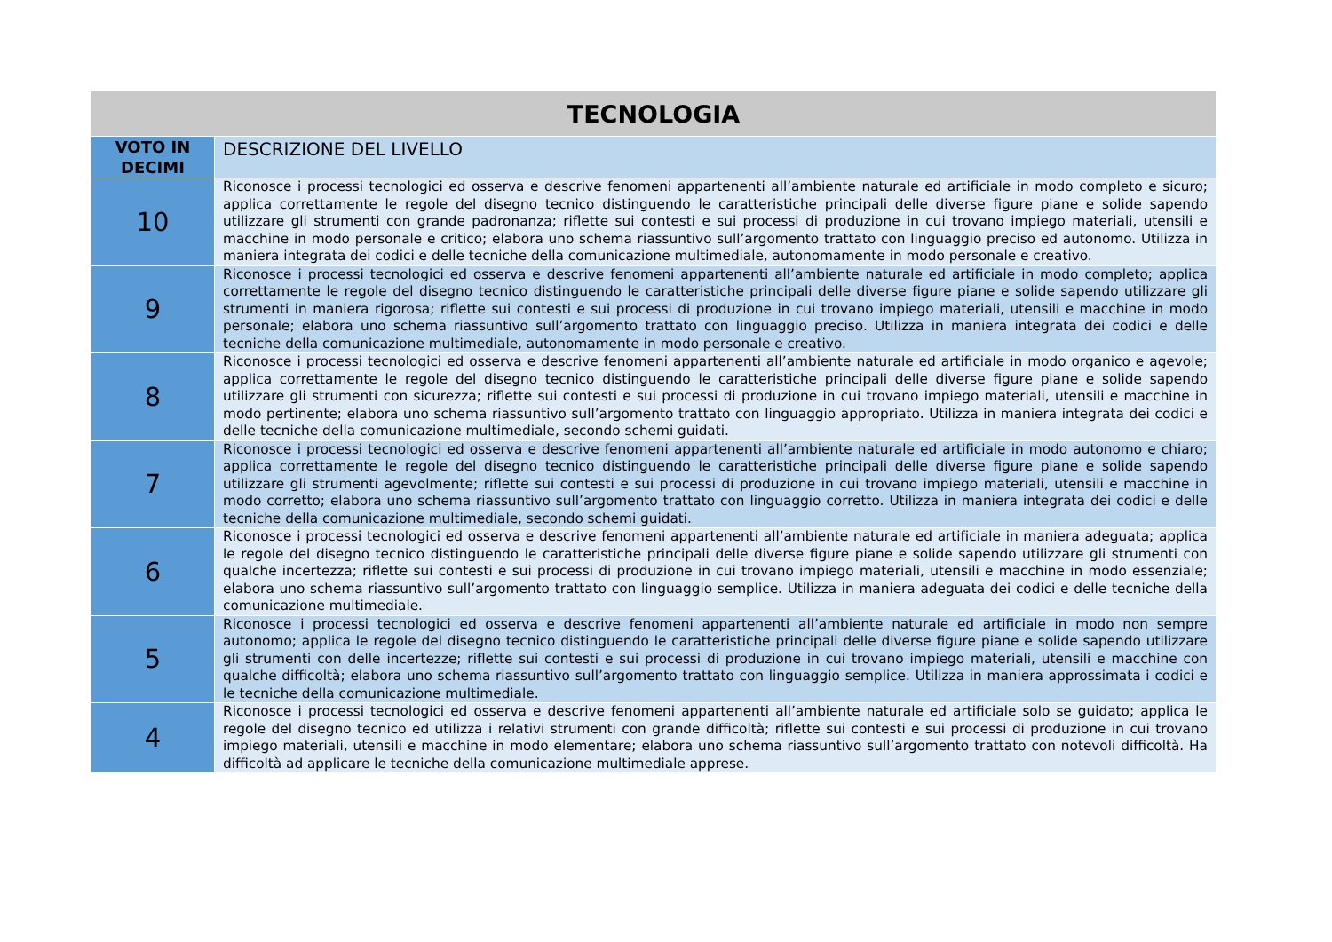| TECNOLOGIA | |
| --- | --- |
| VOTO IN DECIMI | DESCRIZIONE DEL LIVELLO |
| 10 | Riconosce i processi tecnologici ed osserva e descrive fenomeni appartenenti all’ambiente naturale ed artificiale in modo completo e sicuro; applica correttamente le regole del disegno tecnico distinguendo le caratteristiche principali delle diverse figure piane e solide sapendo utilizzare gli strumenti con grande padronanza; riflette sui contesti e sui processi di produzione in cui trovano impiego materiali, utensili e macchine in modo personale e critico; elabora uno schema riassuntivo sull’argomento trattato con linguaggio preciso ed autonomo. Utilizza in maniera integrata dei codici e delle tecniche della comunicazione multimediale, autonomamente in modo personale e creativo. |
| 9 | Riconosce i processi tecnologici ed osserva e descrive fenomeni appartenenti all’ambiente naturale ed artificiale in modo completo; applica correttamente le regole del disegno tecnico distinguendo le caratteristiche principali delle diverse figure piane e solide sapendo utilizzare gli strumenti in maniera rigorosa; riflette sui contesti e sui processi di produzione in cui trovano impiego materiali, utensili e macchine in modo personale; elabora uno schema riassuntivo sull’argomento trattato con linguaggio preciso. Utilizza in maniera integrata dei codici e delle tecniche della comunicazione multimediale, autonomamente in modo personale e creativo. |
| 8 | Riconosce i processi tecnologici ed osserva e descrive fenomeni appartenenti all’ambiente naturale ed artificiale in modo organico e agevole; applica correttamente le regole del disegno tecnico distinguendo le caratteristiche principali delle diverse figure piane e solide sapendo utilizzare gli strumenti con sicurezza; riflette sui contesti e sui processi di produzione in cui trovano impiego materiali, utensili e macchine in modo pertinente; elabora uno schema riassuntivo sull’argomento trattato con linguaggio appropriato. Utilizza in maniera integrata dei codici e delle tecniche della comunicazione multimediale, secondo schemi guidati. |
| 7 | Riconosce i processi tecnologici ed osserva e descrive fenomeni appartenenti all’ambiente naturale ed artificiale in modo autonomo e chiaro; applica correttamente le regole del disegno tecnico distinguendo le caratteristiche principali delle diverse figure piane e solide sapendo utilizzare gli strumenti agevolmente; riflette sui contesti e sui processi di produzione in cui trovano impiego materiali, utensili e macchine in modo corretto; elabora uno schema riassuntivo sull’argomento trattato con linguaggio corretto. Utilizza in maniera integrata dei codici e delle tecniche della comunicazione multimediale, secondo schemi guidati. |
| 6 | Riconosce i processi tecnologici ed osserva e descrive fenomeni appartenenti all’ambiente naturale ed artificiale in maniera adeguata; applica le regole del disegno tecnico distinguendo le caratteristiche principali delle diverse figure piane e solide sapendo utilizzare gli strumenti con qualche incertezza; riflette sui contesti e sui processi di produzione in cui trovano impiego materiali, utensili e macchine in modo essenziale; elabora uno schema riassuntivo sull’argomento trattato con linguaggio semplice. Utilizza in maniera adeguata dei codici e delle tecniche della comunicazione multimediale. |
| 5 | Riconosce i processi tecnologici ed osserva e descrive fenomeni appartenenti all’ambiente naturale ed artificiale in modo non sempre autonomo; applica le regole del disegno tecnico distinguendo le caratteristiche principali delle diverse figure piane e solide sapendo utilizzare gli strumenti con delle incertezze; riflette sui contesti e sui processi di produzione in cui trovano impiego materiali, utensili e macchine con qualche difficoltà; elabora uno schema riassuntivo sull’argomento trattato con linguaggio semplice. Utilizza in maniera approssimata i codici e le tecniche della comunicazione multimediale. |
| 4 | Riconosce i processi tecnologici ed osserva e descrive fenomeni appartenenti all’ambiente naturale ed artificiale solo se guidato; applica le regole del disegno tecnico ed utilizza i relativi strumenti con grande difficoltà; riflette sui contesti e sui processi di produzione in cui trovano impiego materiali, utensili e macchine in modo elementare; elabora uno schema riassuntivo sull’argomento trattato con notevoli difficoltà. Ha difficoltà ad applicare le tecniche della comunicazione multimediale apprese. |